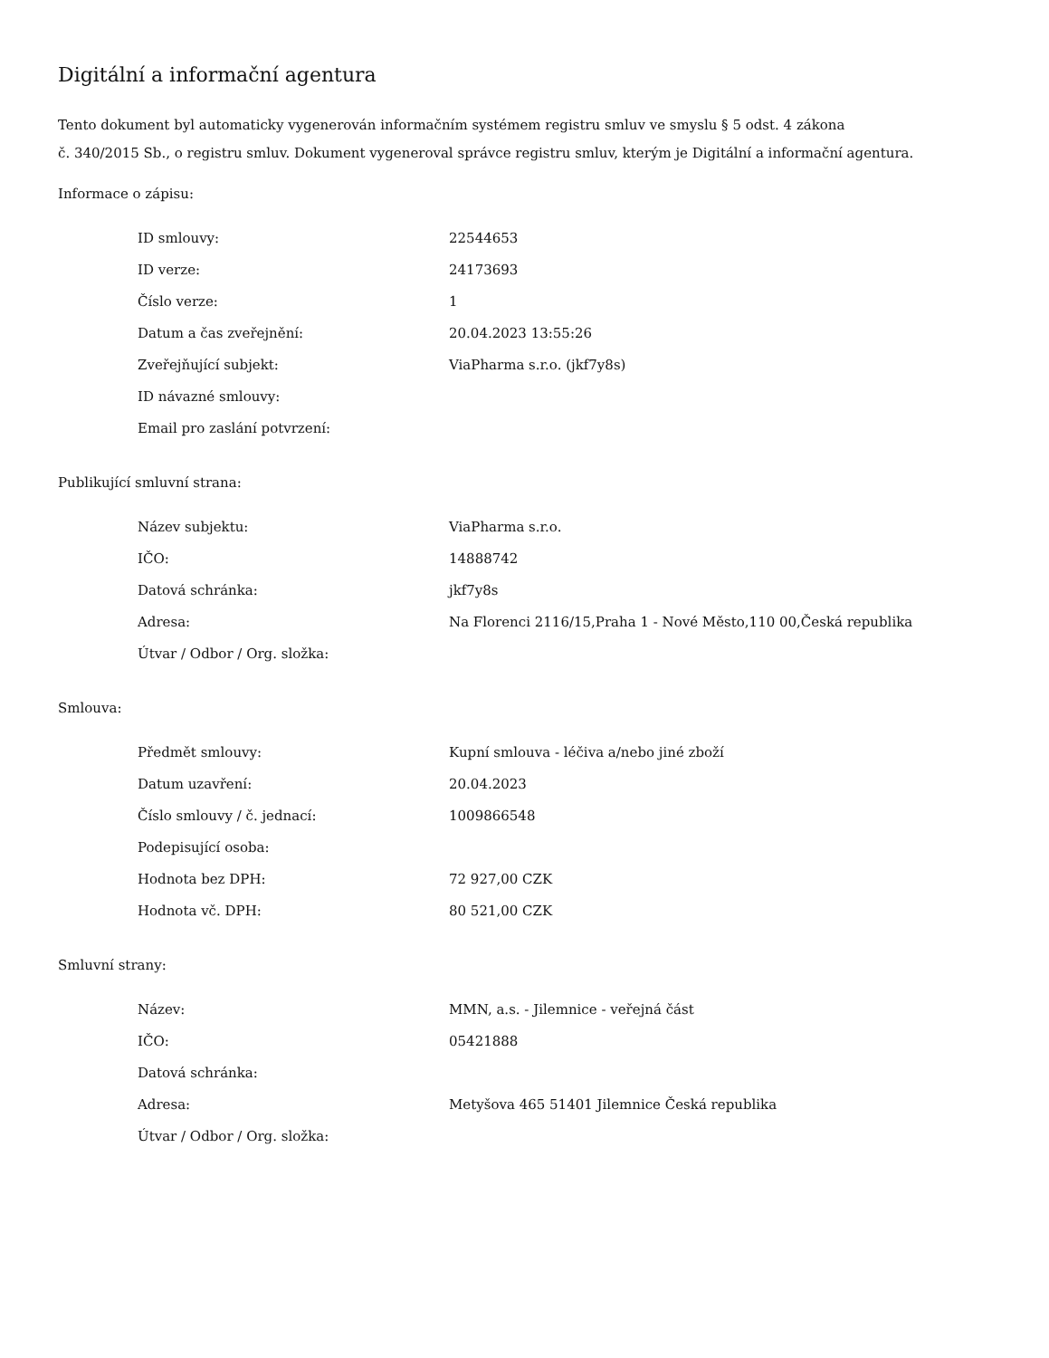Digitální a informační agentura
Tento dokument byl automaticky vygenerován informačním systémem registru smluv ve smyslu § 5 odst. 4 zákona
č. 340/2015 Sb., o registru smluv. Dokument vygeneroval správce registru smluv, kterým je Digitální a informační agentura.
Informace o zápisu:
| ID smlouvy: | 22544653 |
| ID verze: | 24173693 |
| Číslo verze: | 1 |
| Datum a čas zveřejnění: | 20.04.2023 13:55:26 |
| Zveřejňující subjekt: | ViaPharma s.r.o. (jkf7y8s) |
| ID návazné smlouvy: | |
| Email pro zaslání potvrzení: | |
Publikující smluvní strana:
| Název subjektu: | ViaPharma s.r.o. |
| IČO: | 14888742 |
| Datová schránka: | jkf7y8s |
| Adresa: | Na Florenci 2116/15,Praha 1 - Nové Město,110 00,Česká republika |
| Útvar / Odbor / Org. složka: | |
Smlouva:
| Předmět smlouvy: | Kupní smlouva - léčiva a/nebo jiné zboží |
| Datum uzavření: | 20.04.2023 |
| Číslo smlouvy / č. jednací: | 1009866548 |
| Podepisující osoba: | |
| Hodnota bez DPH: | 72 927,00 CZK |
| Hodnota vč. DPH: | 80 521,00 CZK |
Smluvní strany:
| Název: | MMN, a.s. - Jilemnice - veřejná část |
| IČO: | 05421888 |
| Datová schránka: | |
| Adresa: | Metyšova 465 51401 Jilemnice Česká republika |
| Útvar / Odbor / Org. složka: | |